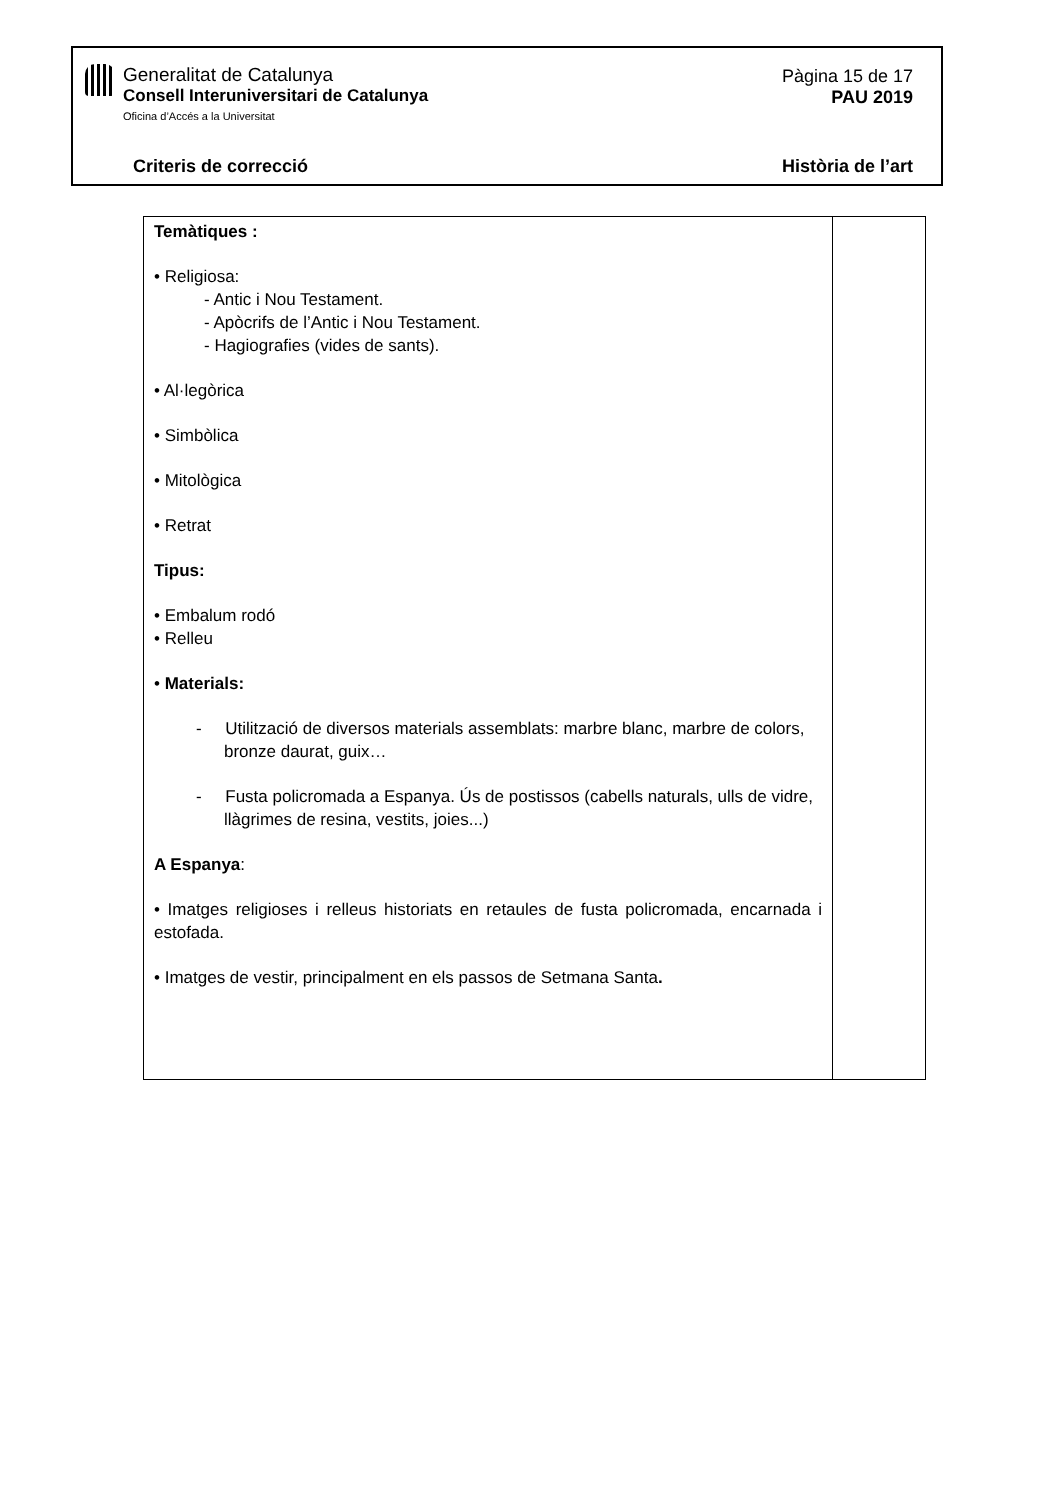Generalitat de Catalunya
Consell Interuniversitari de Catalunya
Oficina d’Accés a la Universitat
Pàgina 15 de 17
PAU 2019
Criteris de correcció Història de l’art
| Temàtiques : • Religiosa: - Antic i Nou Testament. - Apòcrifs de l’Antic i Nou Testament. - Hagiografies (vides de sants). • Al·legòrica • Simbòlica • Mitològica • Retrat Tipus: • Embalum rodó • Relleu • Materials: - Utilització de diversos materials assemblats: marbre blanc, marbre de colors, bronze daurat, guix… - Fusta policromada a Espanya. Ús de postissos (cabells naturals, ulls de vidre, llàgrimes de resina, vestits, joies...) A Espanya : • Imatges religioses i relleus historiats en retaules de fusta policromada, encarnada i estofada. • Imatges de vestir, principalment en els passos de Setmana Santa . | |